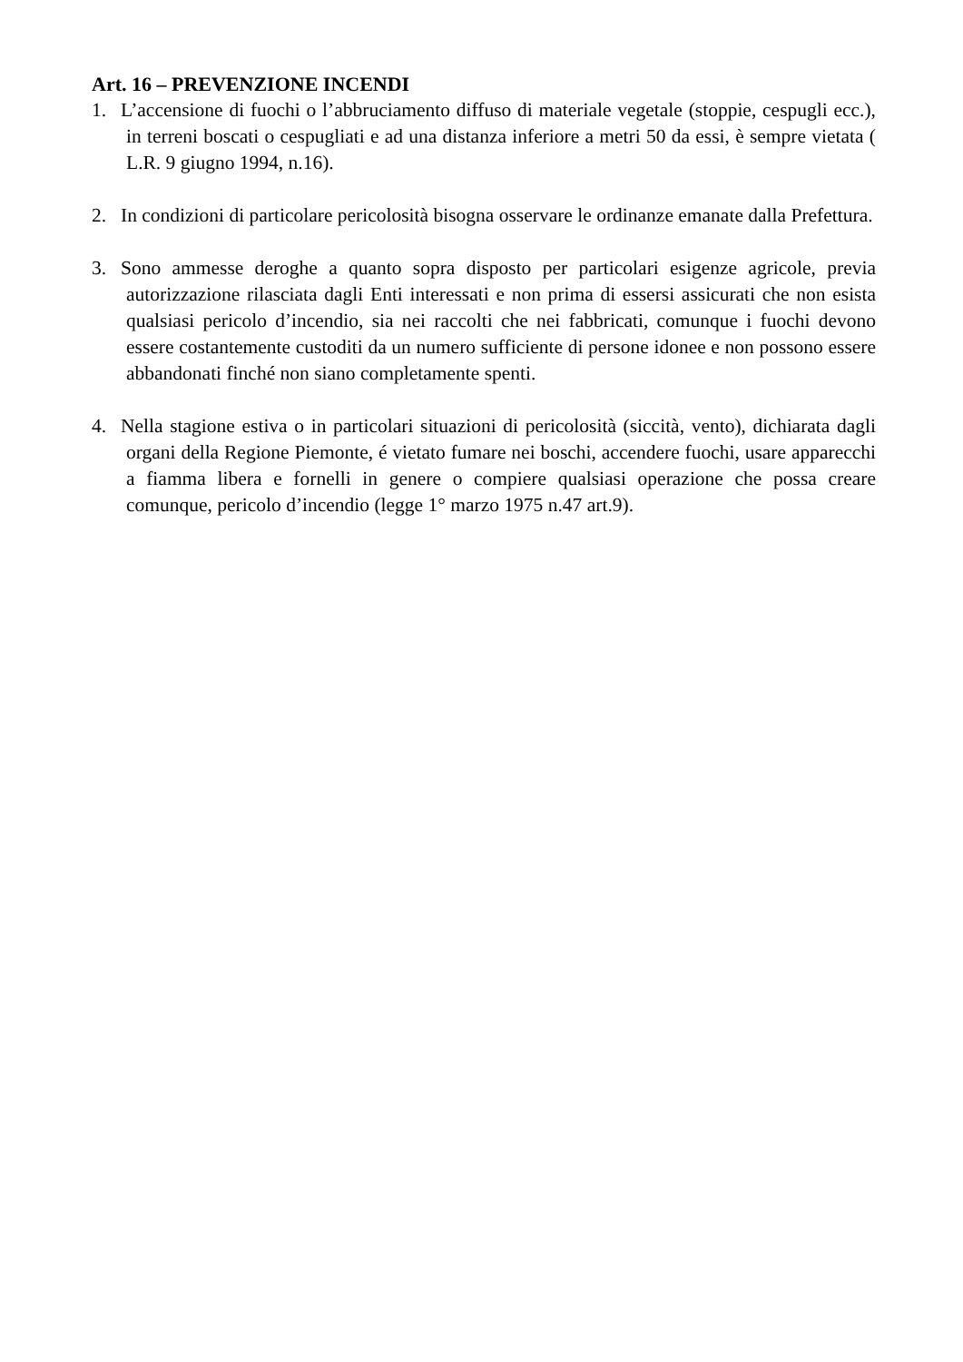Art. 16 – PREVENZIONE INCENDI
1. L’accensione di fuochi o l’abbruciamento diffuso di materiale vegetale (stoppie, cespugli ecc.), in terreni boscati o cespugliati e ad una distanza inferiore a metri 50 da essi, è sempre vietata ( L.R. 9 giugno 1994, n.16).
2. In condizioni di particolare pericolosità bisogna osservare le ordinanze emanate dalla Prefettura.
3. Sono ammesse deroghe a quanto sopra disposto per particolari esigenze agricole, previa autorizzazione rilasciata dagli Enti interessati e non prima di essersi assicurati che non esista qualsiasi pericolo d’incendio, sia nei raccolti che nei fabbricati, comunque i fuochi devono essere costantemente custoditi da un numero sufficiente di persone idonee e non possono essere abbandonati finché non siano completamente spenti.
4. Nella stagione estiva o in particolari situazioni di pericolosità (siccità, vento), dichiarata dagli organi della Regione Piemonte, é vietato fumare nei boschi, accendere fuochi, usare apparecchi a fiamma libera e fornelli in genere o compiere qualsiasi operazione che possa creare comunque, pericolo d’incendio (legge 1° marzo 1975 n.47 art.9).